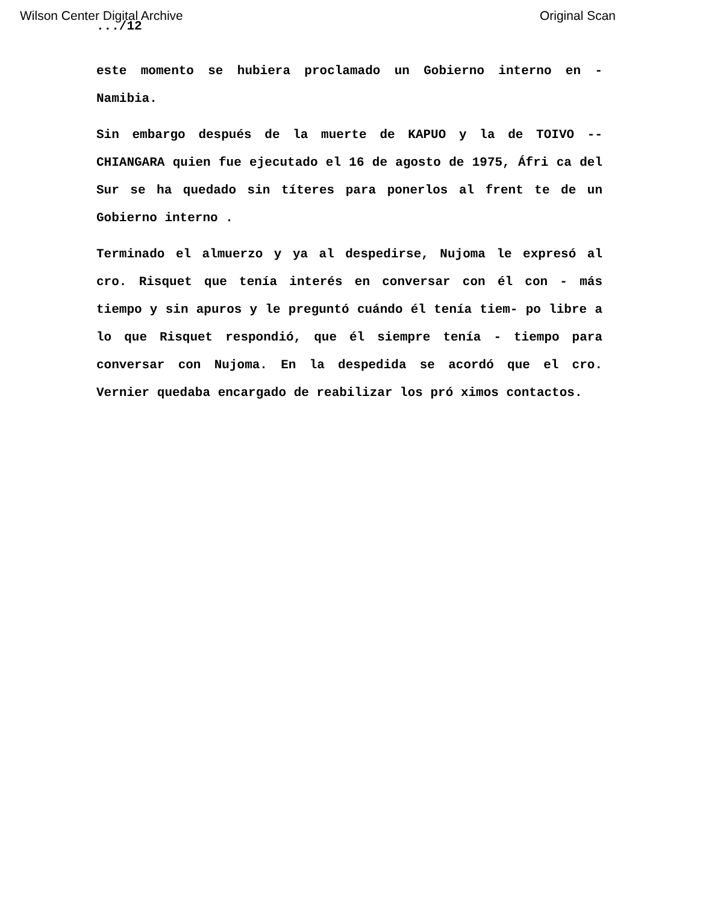Wilson Center Digital Archive Original Scan
.../12
este momento se hubiera proclamado un Gobierno interno en - Namibia.
Sin embargo después de la muerte de KAPUO y la de TOIVO -- CHIANGARA quien fue ejecutado el 16 de agosto de 1975, Áfri ca del Sur se ha quedado sin títeres para ponerlos al frent te de un Gobierno interno .
Terminado el almuerzo y ya al despedirse, Nujoma le expresó al cro. Risquet que tenía interés en conversar con él con - más tiempo y sin apuros y le preguntó cuándo él tenía tiem- po libre a lo que Risquet respondió, que él siempre tenía - tiempo para conversar con Nujoma. En la despedida se acordó que el cro. Vernier quedaba encargado de reabilizar los pró ximos contactos.